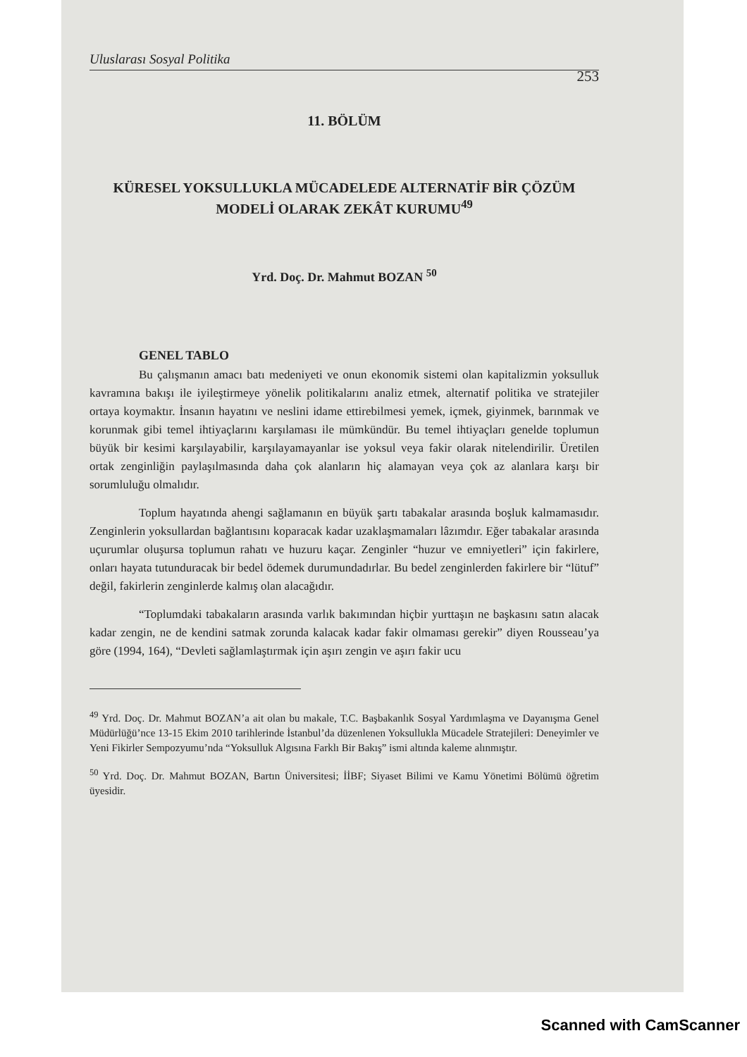Uluslarası Sosyal Politika 253
11. BÖLÜM
KÜRESEL YOKSULLUKLA MÜCADELEDE ALTERNATİF BİR ÇÖZÜM MODELİ OLARAK ZEKÂT KURUMU<sup>49</sup>
Yrd. Doç. Dr. Mahmut BOZAN <sup>50</sup>
GENEL TABLO
Bu çalışmanın amacı batı medeniyeti ve onun ekonomik sistemi olan kapitalizmin yoksulluk kavramına bakışı ile iyileştirmeye yönelik politikalarını analiz etmek, alternatif politika ve stratejiler ortaya koymaktır. İnsanın hayatını ve neslini idame ettirebilmesi yemek, içmek, giyinmek, barınmak ve korunmak gibi temel ihtiyaçlarını karşılaması ile mümkündür. Bu temel ihtiyaçları genelde toplumun büyük bir kesimi karşılayabilir, karşılayamayanlar ise yoksul veya fakir olarak nitelendirilir. Üretilen ortak zenginliğin paylaşılmasında daha çok alanların hiç alamayan veya çok az alanlara karşı bir sorumluluğu olmalıdır.
Toplum hayatında ahengi sağlamanın en büyük şartı tabakalar arasında boşluk kalmamasıdır. Zenginlerin yoksullardan bağlantısını koparacak kadar uzaklaşmamaları lâzımdır. Eğer tabakalar arasında uçurumlar oluşursa toplumun rahatı ve huzuru kaçar. Zenginler “huzur ve emniyetleri” için fakirlere, onları hayata tutunduracak bir bedel ödemek durumundadırlar. Bu bedel zenginlerden fakirlere bir “lütuf” değil, fakirlerin zenginlerde kalmış olan alacağıdır.
“Toplumdaki tabakaların arasında varlık bakımından hiçbir yurttaşın ne başkasını satın alacak kadar zengin, ne de kendini satmak zorunda kalacak kadar fakir olmaması gerekir” diyen Rousseau’ya göre (1994, 164), “Devleti sağlamlaştırmak için aşırı zengin ve aşırı fakir ucu
<sup>49</sup> Yrd. Doç. Dr. Mahmut BOZAN’a ait olan bu makale, T.C. Başbakanlık Sosyal Yardımlaşma ve Dayanışma Genel Müdürlüğü’nce 13-15 Ekim 2010 tarihlerinde İstanbul’da düzenlenen Yoksullukla Mücadele Stratejileri: Deneyimler ve Yeni Fikirler Sempozyumu’nda “Yoksulluk Algısına Farklı Bir Bakış” ismi altında kaleme alınmıştır.
<sup>50</sup> Yrd. Doç. Dr. Mahmut BOZAN, Bartın Üniversitesi; İİBF; Siyaset Bilimi ve Kamu Yönetimi Bölümü öğretim üyesidir.
Scanned with CamScanner